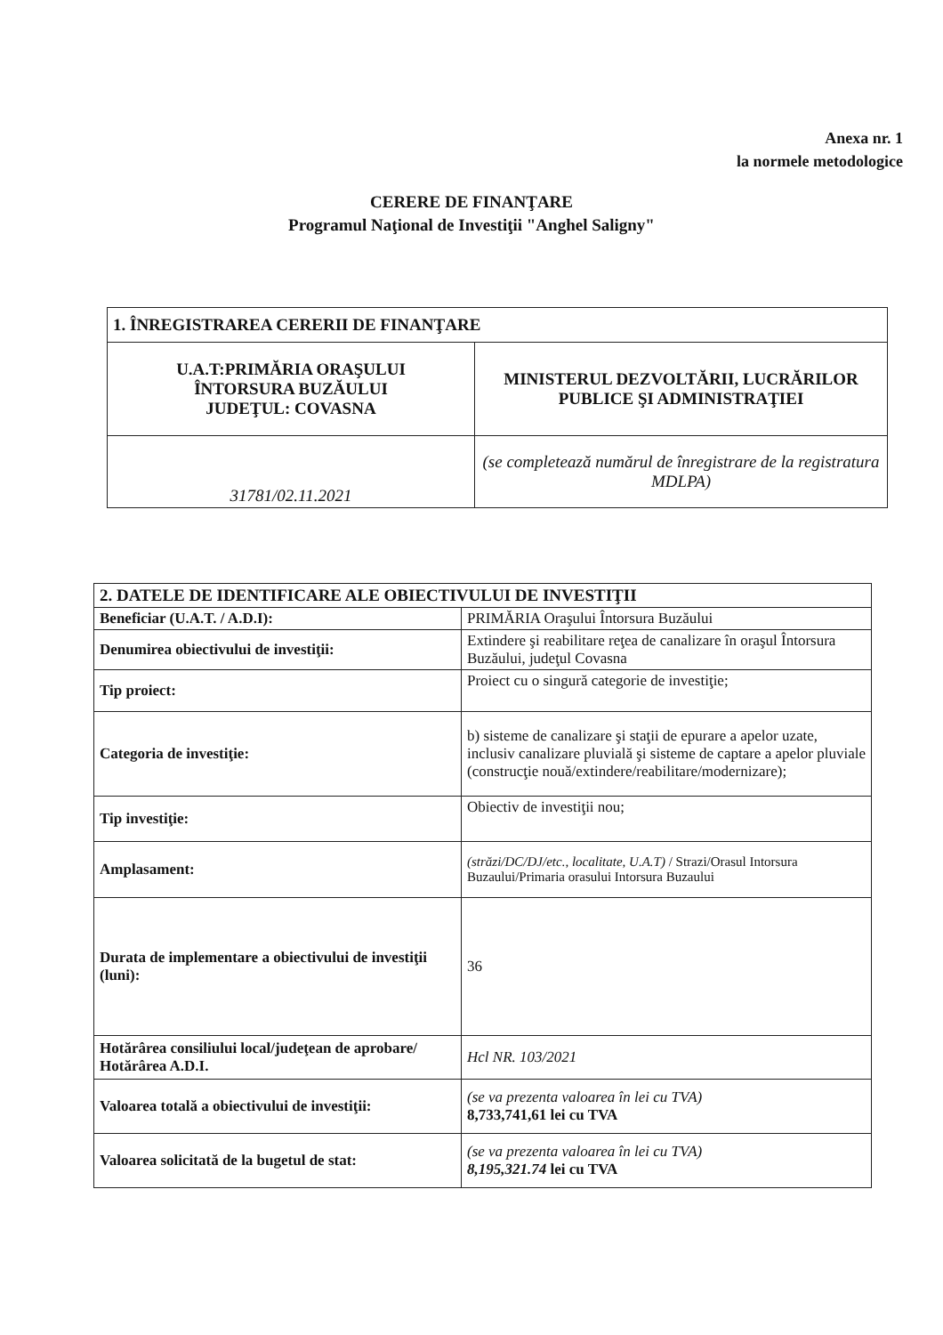Anexa nr. 1
la normele metodologice
CERERE DE FINANŢARE
Programul Naţional de Investiţii "Anghel Saligny"
| 1. ÎNREGISTRAREA CERERII DE FINANŢARE | |
| U.A.T:PRIMĂRIA ORAŞULUI ÎNTORSURA BUZĂULUI JUDEŢUL: COVASNA | MINISTERUL DEZVOLTĂRII, LUCRĂRILOR PUBLICE ŞI ADMINISTRAŢIEI |
| 31781/02.11.2021 | (se completează numărul de înregistrare de la registratura MDLPA) |
| 2. DATELE DE IDENTIFICARE ALE OBIECTIVULUI DE INVESTIŢII | |
| Beneficiar (U.A.T. / A.D.I): | PRIMĂRIA Oraşului Întorsura Buzăului |
| Denumirea obiectivului de investiţii: | Extindere şi reabilitare reţea de canalizare în oraşul Întorsura Buzăului, judeţul Covasna |
| Tip proiect: | Proiect cu o singură categorie de investiţie; |
| Categoria de investiţie: | b) sisteme de canalizare şi staţii de epurare a apelor uzate, inclusiv canalizare pluvială şi sisteme de captare a apelor pluviale (construcţie nouă/extindere/reabilitare/modernizare); |
| Tip investiţie: | Obiectiv de investiţii nou; |
| Amplasament: | (străzi/DC/DJ/etc., localitate, U.A.T) / Strazi/Orasul Intorsura Buzaului/Primaria orasului Intorsura Buzaului |
| Durata de implementare a obiectivului de investiţii (luni): | 36 |
| Hotărârea consiliului local/judeţean de aprobare/ Hotărârea A.D.I. | Hcl NR. 103/2021 |
| Valoarea totală a obiectivului de investiţii: | (se va prezenta valoarea în lei cu TVA) 8,733,741,61 lei cu TVA |
| Valoarea solicitată de la bugetul de stat: | (se va prezenta valoarea în lei cu TVA) 8,195,321.74 lei cu TVA |